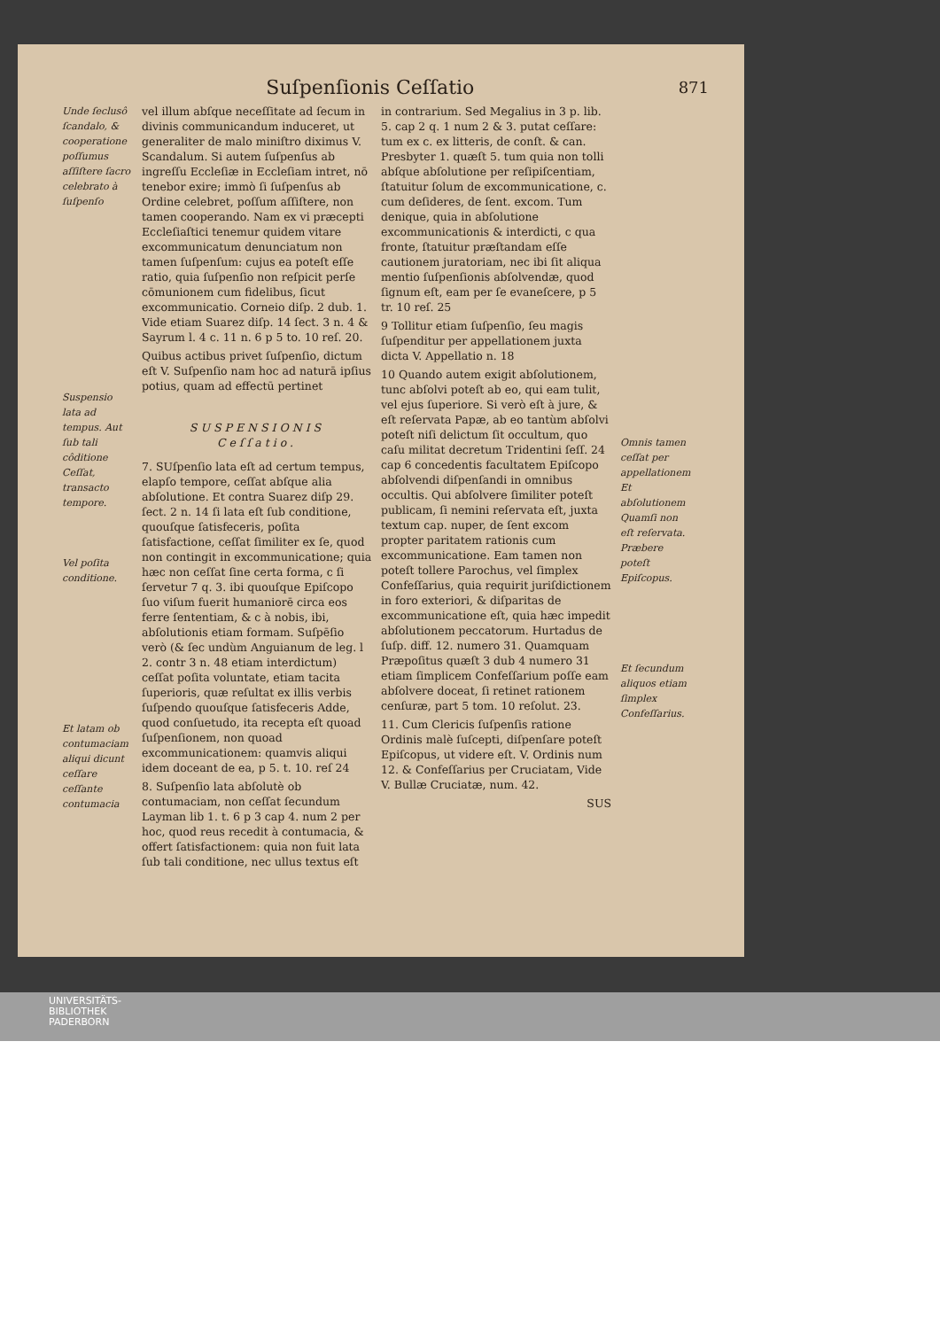Suſpenſionis Ceſſatio 871
Unde ſeclusô ſcandalo, & cooperatione poſſumus aſſiſtere ſacro celebrato à ſuſpenſo
Suspensio lata ad tempus. Aut ſub tali côditione Ceſſat, transacto tempore.
Vel poſita conditione.
Et latam ob contumaciam aliqui dicunt ceſſare ceſſante contumacia
vel illum abſque neceſſitate ad ſecum in divinis communicandum induceret, ut generaliter de malo miniſtro diximus V. Scandalum. Si autem ſuſpenſus ab ingreſſu Eccleſiæ in Eccleſiam intret, nō tenebor exire; immò ſi ſuſpenſus ab Ordine celebret, poſſum aſſiſtere, non tamen cooperando. Nam ex vi præcepti Eccleſiaſtici tenemur quidem vitare excommunicatum denunciatum non tamen ſuſpenſum: cujus ea poteſt eſſe ratio, quia ſuſpenſio non reſpicit perſe cōmunionem cum fidelibus, ſicut excommunicatio. Corneio diſp. 2 dub. 1. Vide etiam Suarez diſp. 14 ſect. 3 n. 4 & Sayrum l. 4 c. 11 n. 6 p 5 to. 10 reſ. 20.
Quibus actibus privet ſuſpenſio, dictum eſt V. Suſpenſio nam hoc ad naturā ipſius potius, quam ad effectū pertinet
SUSPENSIONIS
Ceſſatio.
7. SUſpenſio lata eſt ad certum tempus, elapſo tempore, ceſſat abſque alia abſolutione. Et contra Suarez diſp 29. ſect. 2 n. 14 ſi lata eſt ſub conditione, quouſque ſatisfeceris, poſita ſatisfactione, ceſſat ſimiliter ex ſe, quod non contingit in excommunicatione; quia hæc non ceſſat ſine certa forma, c ſi ſervetur 7 q. 3. ibi quouſque Epiſcopo ſuo viſum fuerit humaniorē circa eos ferre ſententiam, & c à nobis, ibi, abſolutionis etiam formam. Suſpēſio verò (& ſec undùm Anguianum de leg. l 2. contr 3 n. 48 etiam interdictum) ceſſat poſita voluntate, etiam tacita ſuperioris, quæ reſultat ex illis verbis ſuſpendo quouſque ſatisfeceris Adde, quod conſuetudo, ita recepta eſt quoad ſuſpenſionem, non quoad excommunicationem: quamvis aliqui idem doceant de ea, p 5. t. 10. reſ 24
8. Suſpenſio lata abſolutè ob contumaciam, non ceſſat ſecundum Layman lib 1. t. 6 p 3 cap 4. num 2 per hoc, quod reus recedit à contumacia, & offert ſatisfactionem: quia non fuit lata ſub tali conditione, nec ullus textus eſt
in contrarium. Sed Megalius in 3 p. lib. 5. cap 2 q. 1 num 2 & 3. putat ceſſare: tum ex c. ex litteris, de conſt. & can. Presbyter 1. quæſt 5. tum quia non tolli abſque abſolutione per reſipiſcentiam, ſtatuitur ſolum de excommunicatione, c. cum deſideres, de ſent. excom. Tum denique, quia in abſolutione excommunicationis & interdicti, c qua fronte, ſtatuitur præſtandam eſſe cautionem juratoriam, nec ibi ſit aliqua mentio ſuſpenſionis abſolvendæ, quod ſignum eſt, eam per ſe evaneſcere, p 5 tr. 10 reſ. 25
9 Tollitur etiam ſuſpenſio, ſeu magis ſuſpenditur per appellationem juxta dicta V. Appellatio n. 18
10 Quando autem exigit abſolutionem, tunc abſolvi poteſt ab eo, qui eam tulit, vel ejus ſuperiore. Si verò eſt à jure, & eſt reſervata Papæ, ab eo tantùm abſolvi poteſt niſi delictum ſit occultum, quo caſu militat decretum Tridentini ſeſſ. 24 cap 6 concedentis facultatem Epiſcopo abſolvendi diſpenſandi in omnibus occultis. Qui abſolvere ſimiliter poteſt publicam, ſi nemini reſervata eſt, juxta textum cap. nuper, de ſent excom propter paritatem rationis cum excommunicatione. Eam tamen non poteſt tollere Parochus, vel ſimplex Confeſſarius, quia requirit juriſdictionem in foro exteriori, & diſparitas de excommunicatione eſt, quia hæc impedit abſolutionem peccatorum. Hurtadus de ſuſp. diff. 12. numero 31. Quamquam Præpoſitus quæſt 3 dub 4 numero 31 etiam ſimplicem Confeſſarium poſſe eam abſolvere doceat, ſi retinet rationem cenſuræ, part 5 tom. 10 reſolut. 23.
11. Cum Clericis ſuſpenſis ratione Ordinis malè ſuſcepti, diſpenſare poteſt Epiſcopus, ut videre eſt. V. Ordinis num 12. & Confeſſarius per Cruciatam, Vide V. Bullæ Cruciatæ, num. 42.
SUS
Omnis tamen ceſſat per appellationem Et abſolutionem Quamſi non eſt reſervata.
Præbere poteſt Epiſcopus.
Et ſecundum aliquos etiam ſimplex Confeſſarius.
UNIVERSITÄTS-
BIBLIOTHEK
PADERBORN